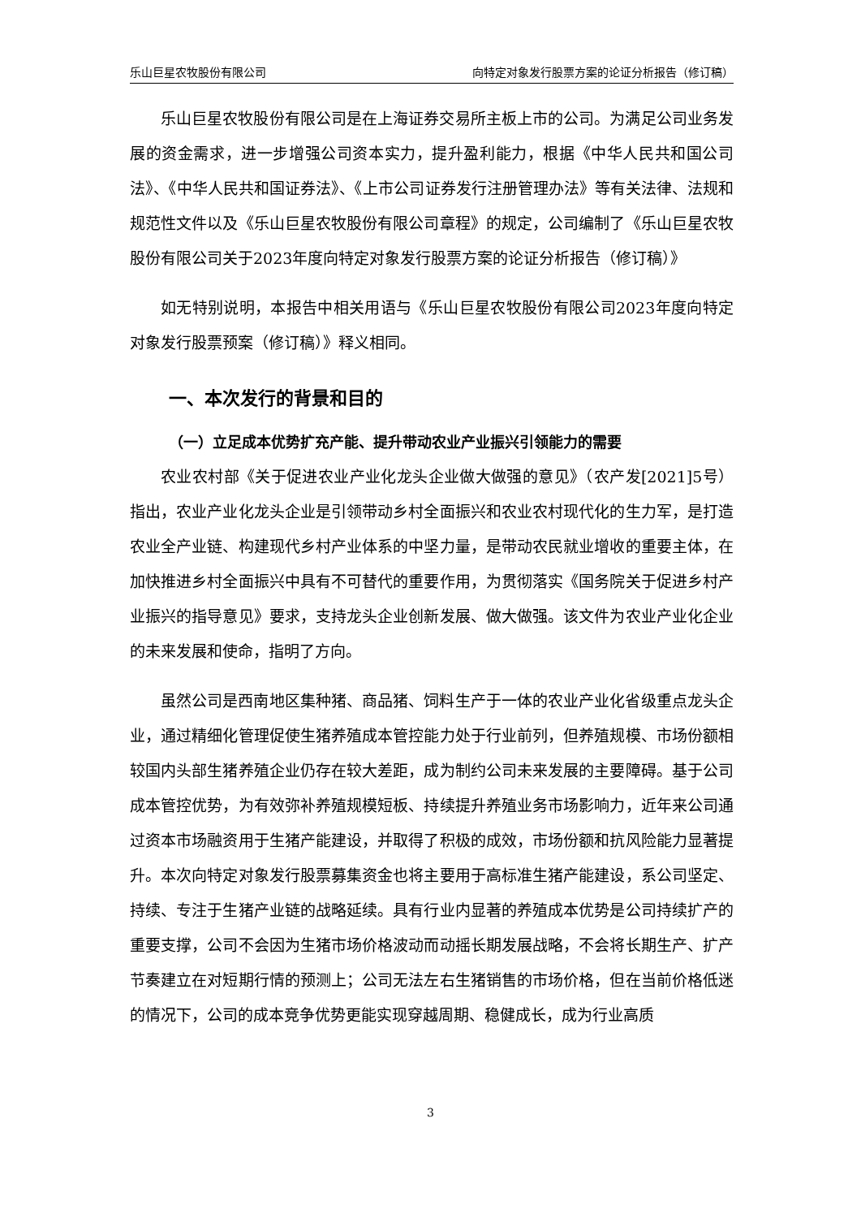乐山巨星农牧股份有限公司 向特定对象发行股票方案的论证分析报告（修订稿）
乐山巨星农牧股份有限公司是在上海证券交易所主板上市的公司。为满足公司业务发展的资金需求，进一步增强公司资本实力，提升盈利能力，根据《中华人民共和国公司法》、《中华人民共和国证券法》、《上市公司证券发行注册管理办法》等有关法律、法规和规范性文件以及《乐山巨星农牧股份有限公司章程》的规定，公司编制了《乐山巨星农牧股份有限公司关于2023年度向特定对象发行股票方案的论证分析报告（修订稿）》
如无特别说明，本报告中相关用语与《乐山巨星农牧股份有限公司2023年度向特定对象发行股票预案（修订稿）》释义相同。
一、本次发行的背景和目的
（一）立足成本优势扩充产能、提升带动农业产业振兴引领能力的需要
农业农村部《关于促进农业产业化龙头企业做大做强的意见》（农产发[2021]5号）指出，农业产业化龙头企业是引领带动乡村全面振兴和农业农村现代化的生力军，是打造农业全产业链、构建现代乡村产业体系的中坚力量，是带动农民就业增收的重要主体，在加快推进乡村全面振兴中具有不可替代的重要作用，为贯彻落实《国务院关于促进乡村产业振兴的指导意见》要求，支持龙头企业创新发展、做大做强。该文件为农业产业化企业的未来发展和使命，指明了方向。
虽然公司是西南地区集种猪、商品猪、饲料生产于一体的农业产业化省级重点龙头企业，通过精细化管理促使生猪养殖成本管控能力处于行业前列，但养殖规模、市场份额相较国内头部生猪养殖企业仍存在较大差距，成为制约公司未来发展的主要障碍。基于公司成本管控优势，为有效弥补养殖规模短板、持续提升养殖业务市场影响力，近年来公司通过资本市场融资用于生猪产能建设，并取得了积极的成效，市场份额和抗风险能力显著提升。本次向特定对象发行股票募集资金也将主要用于高标准生猪产能建设，系公司坚定、持续、专注于生猪产业链的战略延续。具有行业内显著的养殖成本优势是公司持续扩产的重要支撑，公司不会因为生猪市场价格波动而动摇长期发展战略，不会将长期生产、扩产节奏建立在对短期行情的预测上；公司无法左右生猪销售的市场价格，但在当前价格低迷的情况下，公司的成本竞争优势更能实现穿越周期、稳健成长，成为行业高质
3